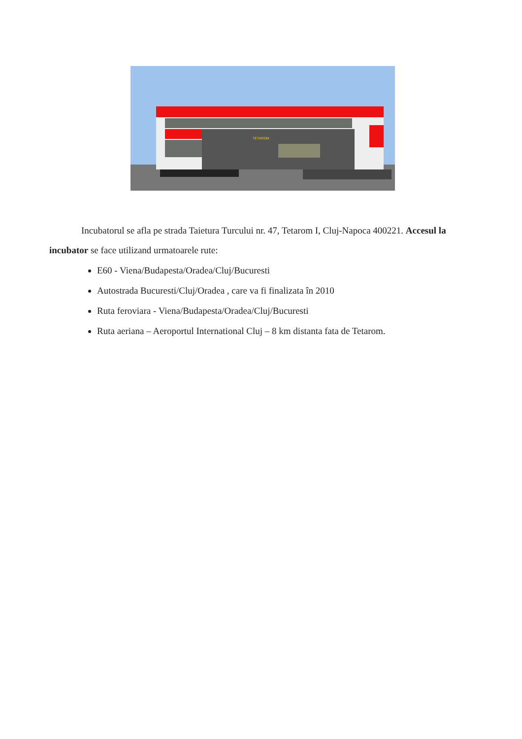TETAROM
Incubatorul se afla pe strada Taietura Turcului nr. 47, Tetarom I, Cluj-Napoca 400221. Accesul la incubator se face utilizand urmatoarele rute:
E60 - Viena/Budapesta/Oradea/Cluj/Bucuresti
Autostrada Bucuresti/Cluj/Oradea , care va fi finalizata în 2010
Ruta feroviara - Viena/Budapesta/Oradea/Cluj/Bucuresti
Ruta aeriana – Aeroportul International Cluj – 8 km distanta fata de Tetarom.